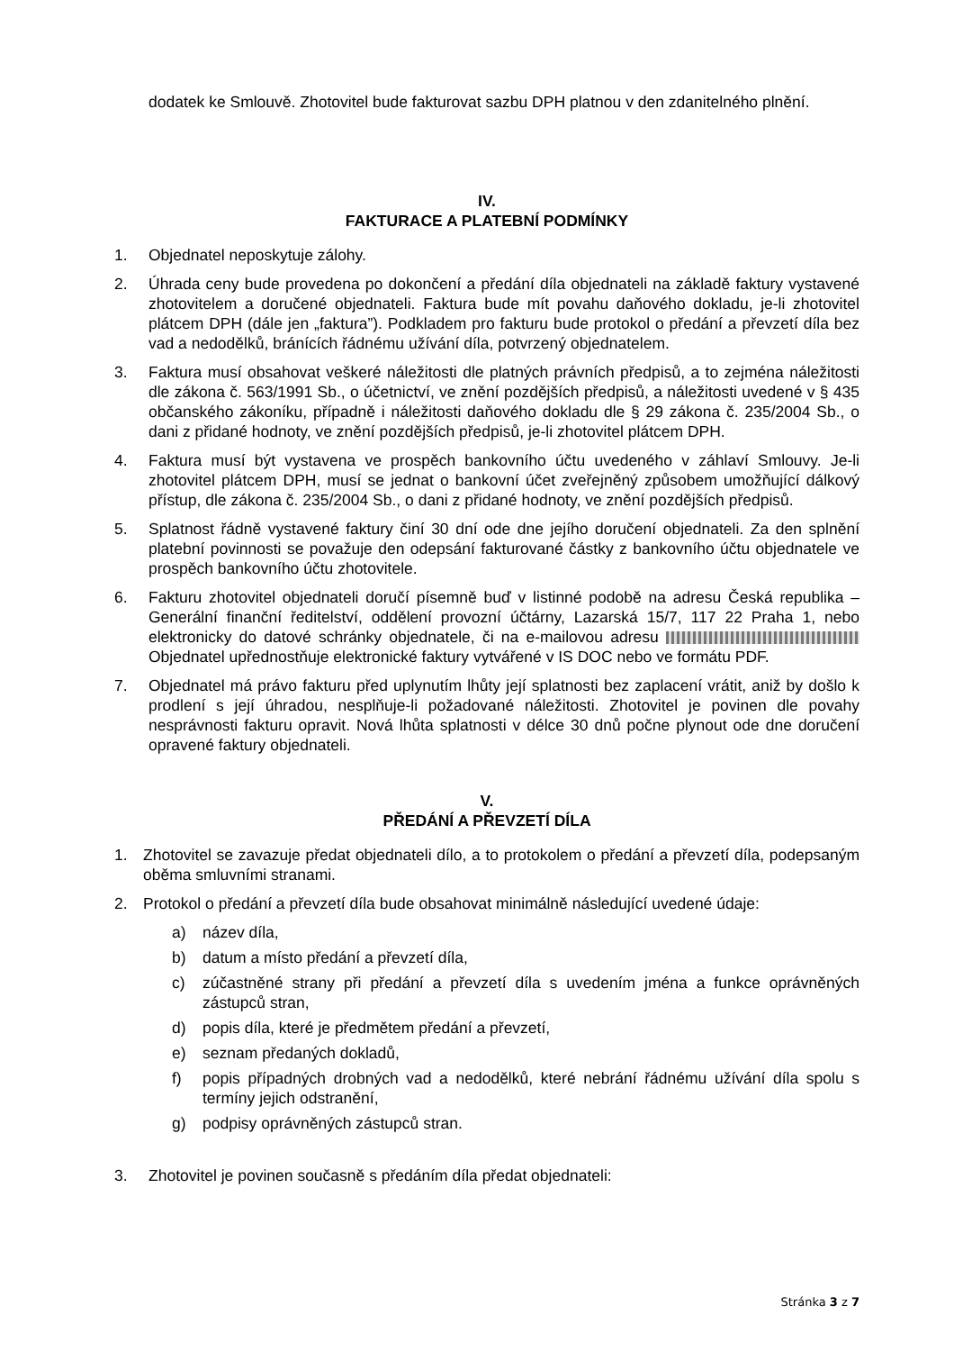dodatek ke Smlouvě. Zhotovitel bude fakturovat sazbu DPH platnou v den zdanitelného plnění.
IV.
FAKTURACE A PLATEBNÍ PODMÍNKY
1. Objednatel neposkytuje zálohy.
2. Úhrada ceny bude provedena po dokončení a předání díla objednateli na základě faktury vystavené zhotovitelem a doručené objednateli. Faktura bude mít povahu daňového dokladu, je-li zhotovitel plátcem DPH (dále jen „faktura”). Podkladem pro fakturu bude protokol o předání a převzetí díla bez vad a nedodělků, bránících řádnému užívání díla, potvrzený objednatelem.
3. Faktura musí obsahovat veškeré náležitosti dle platných právních předpisů, a to zejména náležitosti dle zákona č. 563/1991 Sb., o účetnictví, ve znění pozdějších předpisů, a náležitosti uvedené v § 435 občanského zákoníku, případně i náležitosti daňového dokladu dle § 29 zákona č. 235/2004 Sb., o dani z přidané hodnoty, ve znění pozdějších předpisů, je-li zhotovitel plátcem DPH.
4. Faktura musí být vystavena ve prospěch bankovního účtu uvedeného v záhlaví Smlouvy. Je-li zhotovitel plátcem DPH, musí se jednat o bankovní účet zveřejněný způsobem umožňující dálkový přístup, dle zákona č. 235/2004 Sb., o dani z přidané hodnoty, ve znění pozdějších předpisů.
5. Splatnost řádně vystavené faktury činí 30 dní ode dne jejího doručení objednateli. Za den splnění platební povinnosti se považuje den odepsání fakturované částky z bankovního účtu objednatele ve prospěch bankovního účtu zhotovitele.
6. Fakturu zhotovitel objednateli doručí písemně buď v listinné podobě na adresu Česká republika – Generální finanční ředitelství, oddělení provozní účtárny, Lazarská 15/7, 117 22 Praha 1, nebo elektronicky do datové schránky objednatele, či na e-mailovou adresu Objednatel upřednostňuje elektronické faktury vytvářené v IS DOC nebo ve formátu PDF.
7. Objednatel má právo fakturu před uplynutím lhůty její splatnosti bez zaplacení vrátit, aniž by došlo k prodlení s její úhradou, nesplňuje-li požadované náležitosti. Zhotovitel je povinen dle povahy nesprávnosti fakturu opravit. Nová lhůta splatnosti v délce 30 dnů počne plynout ode dne doručení opravené faktury objednateli.
V.
PŘEDÁNÍ A PŘEVZETÍ DÍLA
1. Zhotovitel se zavazuje předat objednateli dílo, a to protokolem o předání a převzetí díla, podepsaným oběma smluvními stranami.
2. Protokol o předání a převzetí díla bude obsahovat minimálně následující uvedené údaje:
a) název díla,
b) datum a místo předání a převzetí díla,
c) zúčastněné strany při předání a převzetí díla s uvedením jména a funkce oprávněných zástupců stran,
d) popis díla, které je předmětem předání a převzetí,
e) seznam předaných dokladů,
f) popis případných drobných vad a nedodělků, které nebrání řádnému užívání díla spolu s termíny jejich odstranění,
g) podpisy oprávněných zástupců stran.
3. Zhotovitel je povinen současně s předáním díla předat objednateli:
Stránka 3 z 7